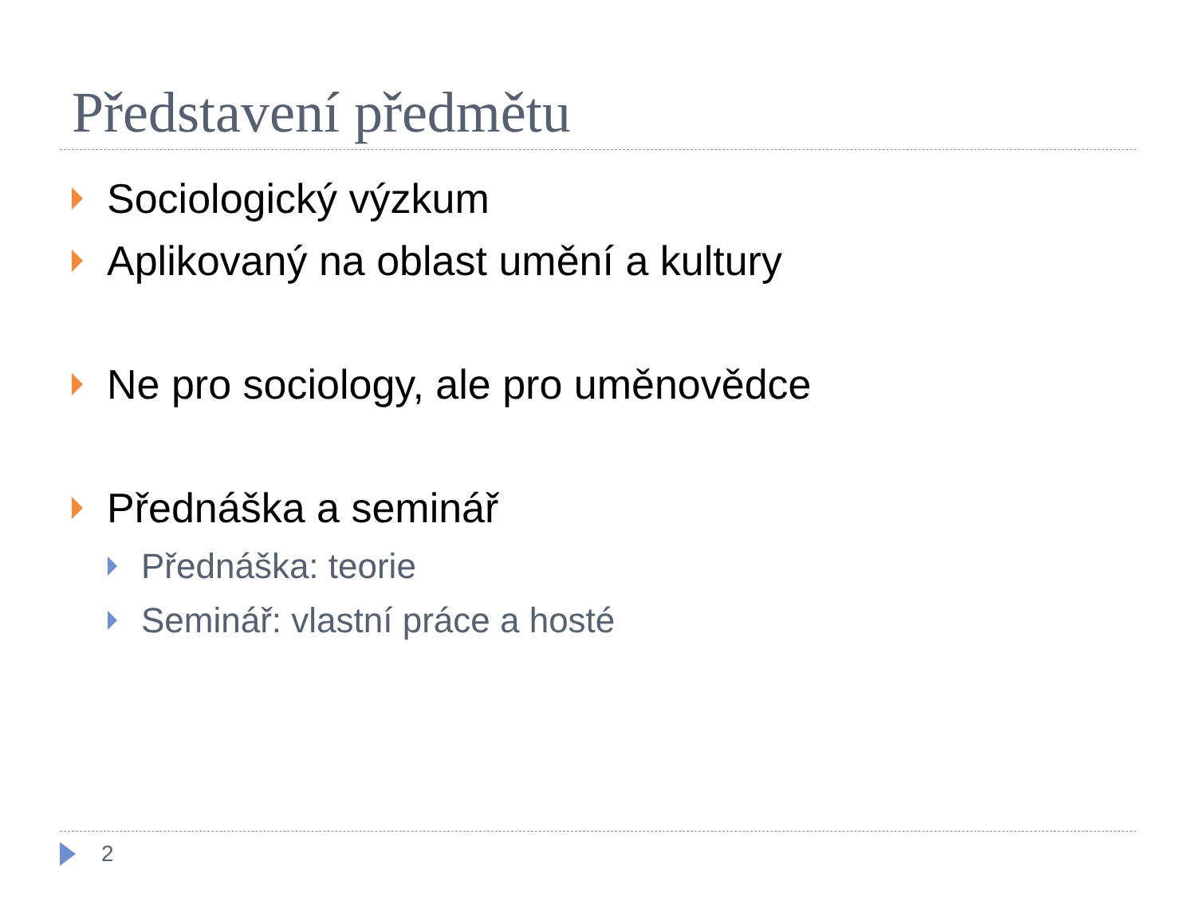Představení předmětu
Sociologický výzkum
Aplikovaný na oblast umění a kultury
Ne pro sociology, ale pro uměnovědce
Přednáška a seminář
Přednáška: teorie
Seminář: vlastní práce a hosté
2